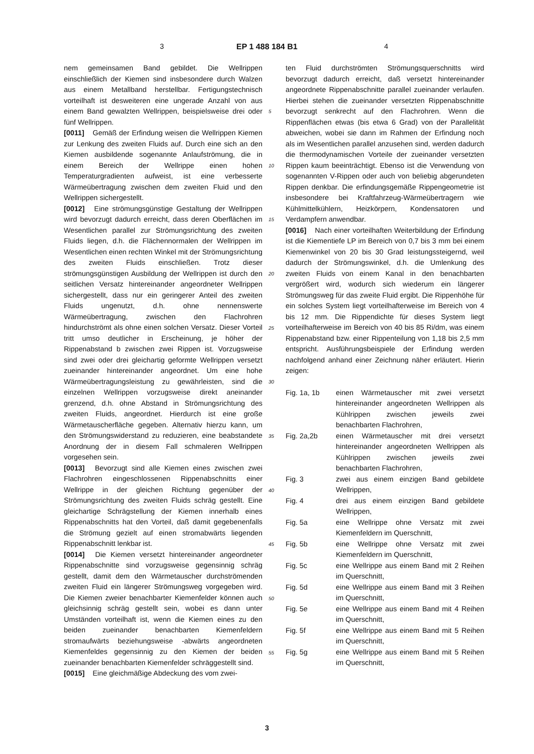3 EP 1 488 184 B1 4
nem gemeinsamen Band gebildet. Die Wellrippen einschließlich der Kiemen sind insbesondere durch Walzen aus einem Metallband herstellbar. Fertigungstechnisch vorteilhaft ist desweiteren eine ungerade Anzahl von aus einem Band gewalzten Wellrippen, beispielsweise drei oder fünf Wellrippen.
[0011] Gemäß der Erfindung weisen die Wellrippen Kiemen zur Lenkung des zweiten Fluids auf. Durch eine sich an den Kiemen ausbildende sogenannte Anlaufströmung, die in einem Bereich der Wellrippe einen hohen Temperaturgradienten aufweist, ist eine verbesserte Wärmeübertragung zwischen dem zweiten Fluid und den Wellrippen sichergestellt.
[0012] Eine strömungsgünstige Gestaltung der Wellrippen wird bevorzugt dadurch erreicht, dass deren Oberflächen im Wesentlichen parallel zur Strömungsrichtung des zweiten Fluids liegen, d.h. die Flächennormalen der Wellrippen im Wesentlichen einen rechten Winkel mit der Strömungsrichtung des zweiten Fluids einschließen. Trotz dieser strömungsgünstigen Ausbildung der Wellrippen ist durch den seitlichen Versatz hintereinander angeordneter Wellrippen sichergestellt, dass nur ein geringerer Anteil des zweiten Fluids ungenutzt, d.h. ohne nennenswerte Wärmeübertragung, zwischen den Flachrohren hindurchströmt als ohne einen solchen Versatz. Dieser Vorteil tritt umso deutlicher in Erscheinung, je höher der Rippenabstand b zwischen zwei Rippen ist. Vorzugsweise sind zwei oder drei gleichartig geformte Wellrippen versetzt zueinander hintereinander angeordnet. Um eine hohe Wärmeübertragungsleistung zu gewährleisten, sind die einzelnen Wellrippen vorzugsweise direkt aneinander grenzend, d.h. ohne Abstand in Strömungsrichtung des zweiten Fluids, angeordnet. Hierdurch ist eine große Wärmetauscherfläche gegeben. Alternativ hierzu kann, um den Strömungswiderstand zu reduzieren, eine beabstandete Anordnung der in diesem Fall schmaleren Wellrippen vorgesehen sein.
[0013] Bevorzugt sind alle Kiemen eines zwischen zwei Flachrohren eingeschlossenen Rippenabschnitts einer Wellrippe in der gleichen Richtung gegenüber der Strömungsrichtung des zweiten Fluids schräg gestellt. Eine gleichartige Schrägstellung der Kiemen innerhalb eines Rippenabschnitts hat den Vorteil, daß damit gegebenenfalls die Strömung gezielt auf einen stromabwärts liegenden Rippenabschnitt lenkbar ist.
[0014] Die Kiemen versetzt hintereinander angeordneter Rippenabschnitte sind vorzugsweise gegensinnig schräg gestellt, damit dem den Wärmetauscher durchströmenden zweiten Fluid ein längerer Strömungsweg vorgegeben wird. Die Kiemen zweier benachbarter Kiemenfelder können auch gleichsinnig schräg gestellt sein, wobei es dann unter Umständen vorteilhaft ist, wenn die Kiemen eines zu den beiden zueinander benachbarten Kiemenfeldern stromaufwärts beziehungsweise -abwärts angeordneten Kiemenfeldes gegensinnig zu den Kiemen der beiden zueinander benachbarten Kiemenfelder schräggestellt sind.
[0015] Eine gleichmäßige Abdeckung des vom zwei-
5
10
15
20
25
30
35
40
45
50
55
ten Fluid durchströmten Strömungsquerschnitts wird bevorzugt dadurch erreicht, daß versetzt hintereinander angeordnete Rippenabschnitte parallel zueinander verlaufen. Hierbei stehen die zueinander versetzten Rippenabschnitte bevorzugt senkrecht auf den Flachrohren. Wenn die Rippenflächen etwas (bis etwa 6 Grad) von der Parallelität abweichen, wobei sie dann im Rahmen der Erfindung noch als im Wesentlichen parallel anzusehen sind, werden dadurch die thermodynamischen Vorteile der zueinander versetzten Rippen kaum beeinträchtigt. Ebenso ist die Verwendung von sogenannten V-Rippen oder auch von beliebig abgerundeten Rippen denkbar. Die erfindungsgemäße Rippengeometrie ist insbesondere bei Kraftfahrzeug-Wärmeübertragern wie Kühlmittelkühlern, Heizkörpern, Kondensatoren und Verdampfern anwendbar.
[0016] Nach einer vorteilhaften Weiterbildung der Erfindung ist die Kiementiefe LP im Bereich von 0,7 bis 3 mm bei einem Kiemenwinkel von 20 bis 30 Grad leistungssteigernd, weil dadurch der Strömungswinkel, d.h. die Umlenkung des zweiten Fluids von einem Kanal in den benachbarten vergrößert wird, wodurch sich wiederum ein längerer Strömungsweg für das zweite Fluid ergibt. Die Rippenhöhe für ein solches System liegt vorteilhafterweise im Bereich von 4 bis 12 mm. Die Rippendichte für dieses System liegt vorteilhafterweise im Bereich von 40 bis 85 Ri/dm, was einem Rippenabstand bzw. einer Rippenteilung von 1,18 bis 2,5 mm entspricht. Ausführungsbeispiele der Erfindung werden nachfolgend anhand einer Zeichnung näher erläutert. Hierin zeigen:
| Fig. 1a, 1b | einen Wärmetauscher mit zwei versetzt hintereinander angeordneten Wellrippen als Kühlrippen zwischen jeweils zwei benachbarten Flachrohren, |
| Fig. 2a,2b | einen Wärmetauscher mit drei versetzt hintereinander angeordneten Wellrippen als Kühlrippen zwischen jeweils zwei benachbarten Flachrohren, |
| Fig. 3 | zwei aus einem einzigen Band gebildete Wellrippen, |
| Fig. 4 | drei aus einem einzigen Band gebildete Wellrippen, |
| Fig. 5a | eine Wellrippe ohne Versatz mit zwei Kiemenfeldern im Querschnitt, |
| Fig. 5b | eine Wellrippe ohne Versatz mit zwei Kiemenfeldern im Querschnitt, |
| Fig. 5c | eine Wellrippe aus einem Band mit 2 Reihen im Querschnitt, |
| Fig. 5d | eine Wellrippe aus einem Band mit 3 Reihen im Querschnitt, |
| Fig. 5e | eine Wellrippe aus einem Band mit 4 Reihen im Querschnitt, |
| Fig. 5f | eine Wellrippe aus einem Band mit 5 Reihen im Querschnitt, |
| Fig. 5g | eine Wellrippe aus einem Band mit 5 Reihen im Querschnitt, |
3